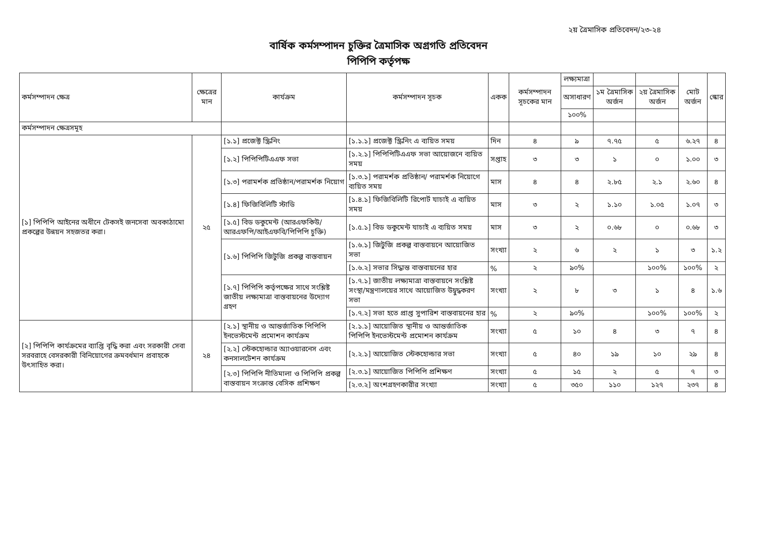২য় ত্রৈমাসিক প্রতিবেদন/২৩-২৪
বার্ষিক কর্মসম্পাদন চুক্তির ত্রৈমাসিক অগ্রগতি প্রতিবেদন
পিপিপি কর্তৃপক্ষ
| কর্মসম্পাদন ক্ষেত্র | ক্ষেত্রের মান | কার্যক্রম | কর্মসম্পাদন সূচক | একক | কর্মসম্পাদন সূচকের মান | লক্ষ্যমাত্রা | | | মোট অর্জন | স্কোর |
| --- | --- | --- | --- | --- | --- | --- | --- | --- | --- | --- |
| | | | | | | অসাধারণ | ১ম ত্রৈমাসিক অর্জন | ২য় ত্রৈমাসিক অর্জন | | |
| | | | | | | ১০০% | | | | |
| কর্মসম্পাদন ক্ষেত্রসমূহ | | | | | | | | | | |
| [১] পিপিপি আইনের অধীনে টেকসই জনসেবা অবকাঠামো প্রকল্পের উন্নয়ন সহজতর করা। | ২৫ | [১.১] প্রজেক্ট স্ক্রিনিং | [১.১.১] প্রজেক্ট স্ক্রিনিং এ ব্যয়িত সময় | দিন | ৪ | ৯ | ৭.৭৫ | ৫ | ৬.২৭ | ৪ |
| | | [১.২] পিপিপিটিএএফ সভা | [১.২.১] পিপিপিটিএএফ সভা আয়োজনে ব্যয়িত সময় | সপ্তাহ | ৩ | ৩ | ১ | ০ | ১.০০ | ৩ |
| | | [১.৩] পরামর্শক প্রতিষ্ঠান/পরামর্শক নিয়োগ | [১.৩.১] পরামর্শক প্রতিষ্ঠান/ পরামর্শক নিয়োগে ব্যয়িত সময় | মাস | ৪ | ৪ | ২.৮৫ | ২.১ | ২.৬০ | ৪ |
| | | [১.৪] ফিজিবিলিটি স্টাডি | [১.৪.১] ফিজিবিলিটি রিপোর্ট যাচাই এ ব্যয়িত সময় | মাস | ৩ | ২ | ১.১০ | ১.০৫ | ১.০৭ | ৩ |
| | | [১.৫] বিড ডকুমেন্ট (আরএফকিউ/আরএফপি/আইএফবি/পিপিপি চুক্তি) | [১.৫.১] বিড ডকুমেন্ট যাচাই এ ব্যয়িত সময় | মাস | ৩ | ২ | ০.৬৮ | ০ | ০.৬৮ | ৩ |
| | | [১.৬] পিপিপি জিটুজি প্রকল্প বাস্তবায়ন | [১.৬.১] জিটুজি প্রকল্প বাস্তবায়নে আয়োজিত সভা | সংখ্যা | ২ | ৬ | ২ | ১ | ৩ | ১.২ |
| | | | [১.৬.২] সভার সিদ্ধান্ত বাস্তবায়নের হার | % | ২ | ৯০% | | ১০০% | ১০০% | ২ |
| | | [১.৭] পিপিপি কর্তৃপক্ষের সাথে সংশ্লিষ্ট জাতীয় লক্ষ্যমাত্রা বাস্তবায়নের উদ্যোগ গ্রহণ | [১.৭.১] জাতীয় লক্ষ্যমাত্রা বাস্তবায়নে সংশ্লিষ্ট সংস্থা/মন্ত্রণালয়ের সাথে আয়োজিত উদ্বুদ্ধকরণ সভা | সংখ্যা | ২ | ৮ | ৩ | ১ | ৪ | ১.৬ |
| | | | [১.৭.২] সভা হতে প্রাপ্ত সুপারিশ বাস্তবায়নের হার | % | ২ | ৯০% | | ১০০% | ১০০% | ২ |
| [২] পিপিপি কার্যক্রমের ব্যাপ্তি বৃদ্ধি করা এবং সরকারী সেবা সরবরাহে বেসরকারী বিনিয়োগের ক্রমবর্ধমান প্রবাহকে উৎসাহিত করা। | ২৪ | [২.১] স্থানীয় ও আন্তর্জাতিক পিপিপি ইনভেস্টমেন্ট প্রমোশন কার্যক্রম | [২.১.১] আয়োজিত স্থানীয় ও আন্তর্জাতিক পিপিপি ইনভেস্টমেন্ট প্রমোশন কার্যক্রম | সংখ্যা | ৫ | ১০ | ৪ | ৩ | ৭ | ৪ |
| | | [২.২] স্টেকহোল্ডার অ্যাওয়ারনেস এবং কনসালটেশন কার্যক্রম | [২.২.১] আয়োজিত স্টেকহোল্ডার সভা | সংখ্যা | ৫ | ৪০ | ১৯ | ১০ | ২৯ | ৪ |
| | | [২.৩] পিপিপি নীতিমালা ও পিপিপি প্রকল্প বাস্তবায়ন সংক্রান্ত বেসিক প্রশিক্ষণ | [২.৩.১] আয়োজিত পিপিপি প্রশিক্ষণ | সংখ্যা | ৫ | ১৫ | ২ | ৫ | ৭ | ৩ |
| | | | [২.৩.২] অংশগ্রহণকারীর সংখ্যা | সংখ্যা | ৫ | ৩৫০ | ১১০ | ১২৭ | ২৩৭ | ৪ |